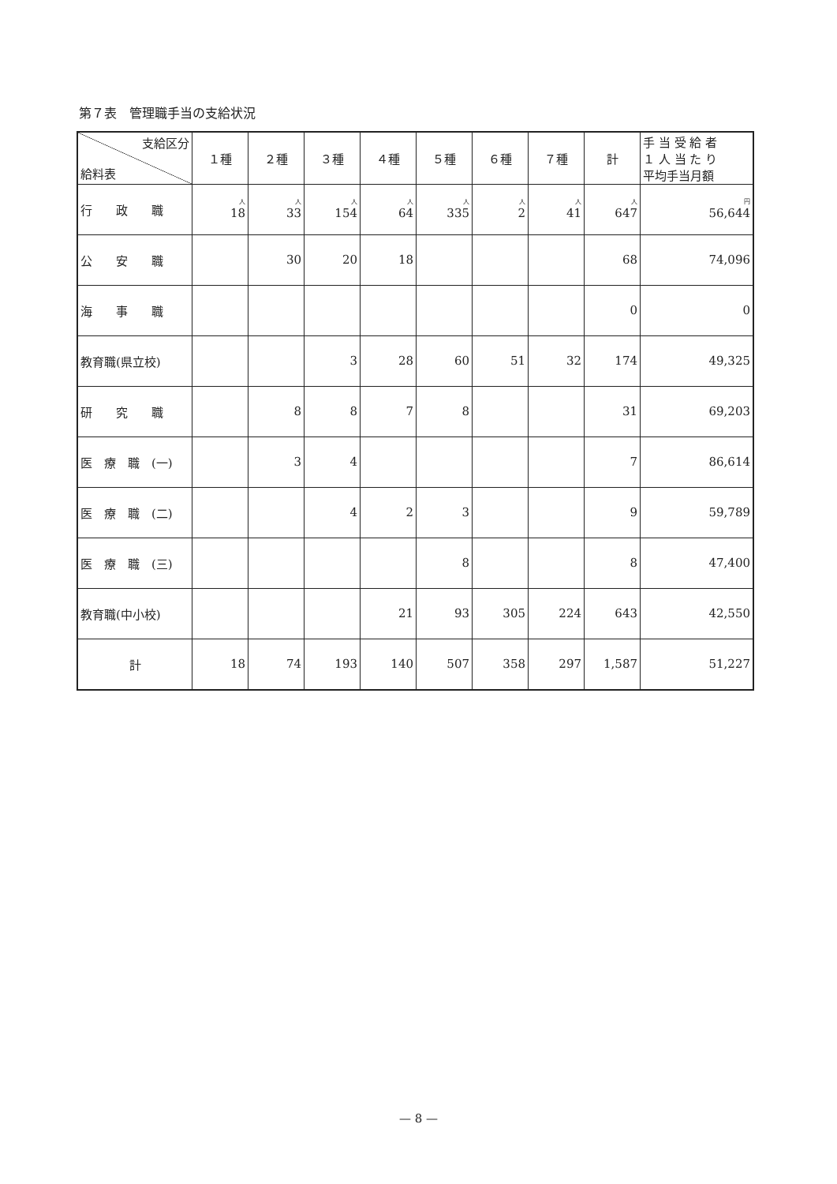第７表　管理職手当の支給状況
| 支給区分 給料表 | １種 | ２種 | ３種 | ４種 | ５種 | ６種 | ７種 | 計 | 手 当 受 給 者 １ 人 当 た り 平均手当月額 |
| --- | --- | --- | --- | --- | --- | --- | --- | --- | --- |
| 行 政 職 | 人 18 | 人 33 | 人 154 | 人 64 | 人 335 | 人 2 | 人 41 | 人 647 | 円 56,644 |
| 公 安 職 | | 30 | 20 | 18 | | | | 68 | 74,096 |
| 海 事 職 | | | | | | | | 0 | 0 |
| 教育職(県立校) | | | 3 | 28 | 60 | 51 | 32 | 174 | 49,325 |
| 研 究 職 | | 8 | 8 | 7 | 8 | | | 31 | 69,203 |
| 医 療 職 (一) | | 3 | 4 | | | | | 7 | 86,614 |
| 医 療 職 (二) | | | 4 | 2 | 3 | | | 9 | 59,789 |
| 医 療 職 (三) | | | | | 8 | | | 8 | 47,400 |
| 教育職(中小校) | | | | 21 | 93 | 305 | 224 | 643 | 42,550 |
| 計 | 18 | 74 | 193 | 140 | 507 | 358 | 297 | 1,587 | 51,227 |
— 8 —